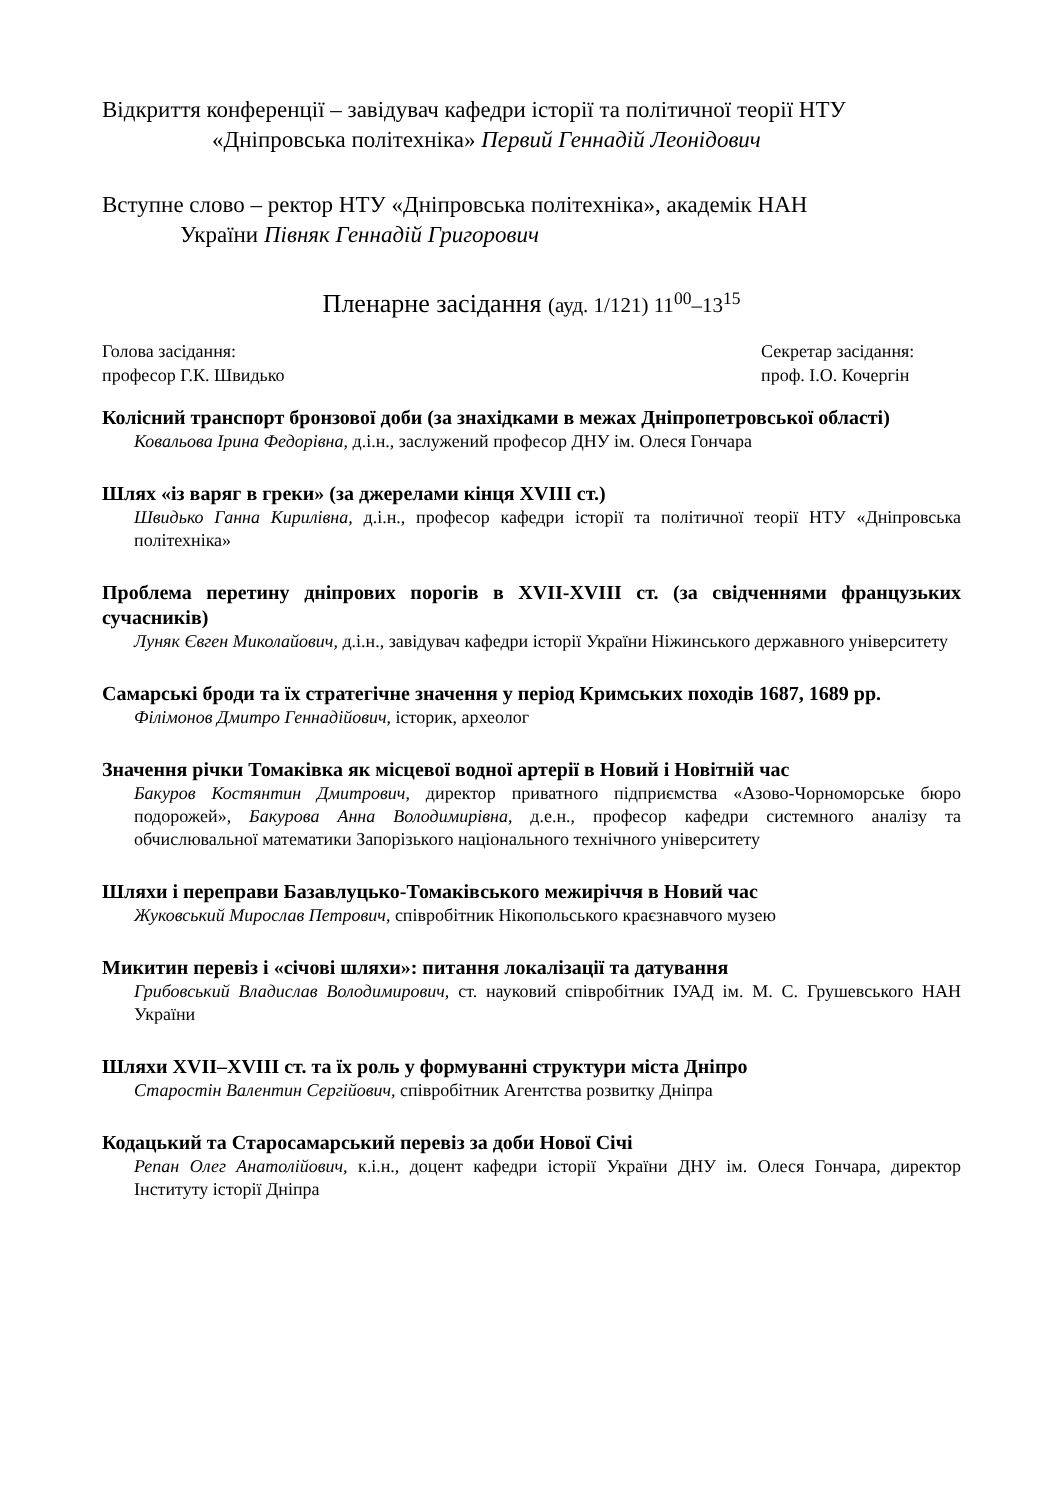Відкриття конференції – завідувач кафедри історії та політичної теорії НТУ
«Дніпровська політехніка» Первий Геннадій Леонідович
Вступне слово – ректор НТУ «Дніпровська політехніка», академік НАН
України Півняк Геннадій Григорович
Пленарне засідання (ауд. 1/121) 11<sup>00</sup>–13<sup>15</sup>
Голова засідання:
професор Г.К. Швидько
Секретар засідання:
проф. І.О. Кочергін
Колісний транспорт бронзової доби (за знахідками в межах Дніпропетровської області)
Ковальова Ірина Федорівна, д.і.н., заслужений професор ДНУ ім. Олеся Гончара
Шлях «із варяг в греки» (за джерелами кінця XVIII ст.)
Швидько Ганна Кирилівна, д.і.н., професор кафедри історії та політичної теорії НТУ «Дніпровська політехніка»
Проблема перетину дніпрових порогів в XVII-XVIII ст. (за свідченнями французьких сучасників)
Луняк Євген Миколайович, д.і.н., завідувач кафедри історії України Ніжинського державного університету
Самарські броди та їх стратегічне значення у період Кримських походів 1687, 1689 рр.
Філімонов Дмитро Геннадійович, історик, археолог
Значення річки Томаківка як місцевої водної артерії в Новий і Новітній час
Бакуров Костянтин Дмитрович, директор приватного підприємства «Азово-Чорноморське бюро подорожей», Бакурова Анна Володимирівна, д.е.н., професор кафедри системного аналізу та обчислювальної математики Запорізького національного технічного університету
Шляхи і переправи Базавлуцько-Томаківського межиріччя в Новий час
Жуковський Мирослав Петрович, співробітник Нікопольського краєзнавчого музею
Микитин перевіз і «січові шляхи»: питання локалізації та датування
Грибовський Владислав Володимирович, ст. науковий співробітник ІУАД ім. М. С. Грушевського НАН України
Шляхи XVII–XVIII ст. та їх роль у формуванні структури міста Дніпро
Старостін Валентин Сергійович, співробітник Агентства розвитку Дніпра
Кодацький та Старосамарський перевіз за доби Нової Січі
Репан Олег Анатолійович, к.і.н., доцент кафедри історії України ДНУ ім. Олеся Гончара, директор Інституту історії Дніпра